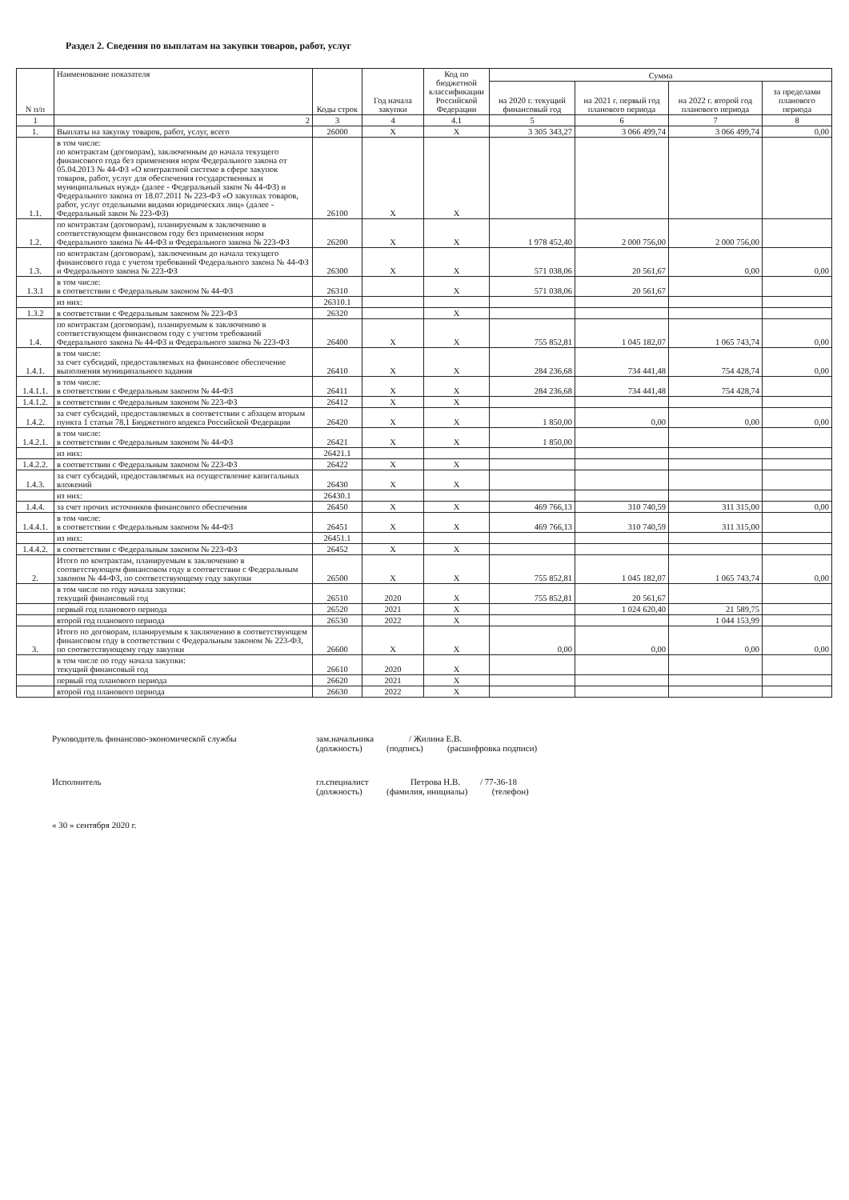Раздел 2. Сведения по выплатам на закупки товаров, работ, услуг
| N п/п | Наименование показателя | Коды строк | Год начала закупки | Код по бюджетной классификации Российской Федерации | Сумма | | | |
| --- | --- | --- | --- | --- | --- | --- | --- | --- |
| | | | | | на 2020 г. текущий финансовый год | на 2021 г. первый год планового периода | на 2022 г. второй год планового периода | за пределами планового периода |
| 1 | 2 | 3 | 4 | 4.1 | 5 | 6 | 7 | 8 |
| 1. | Выплаты на закупку товаров, работ, услуг, всего | 26000 | X | X | 3 305 343,27 | 3 066 499,74 | 3 066 499,74 | 0,00 |
| 1.1. | в том числе: по контрактам (договорам), заключенным до начала текущего финансового года без применения норм Федерального закона от 05.04.2013 № 44-ФЗ «О контрактной системе в сфере закупок товаров, работ, услуг для обеспечения государственных и муниципальных нужд» (далее - Федеральный закон № 44-ФЗ) и Федерального закона от 18.07.2011 № 223-ФЗ «О закупках товаров, работ, услуг отдельными видами юридических лиц» (далее - Федеральный закон № 223-ФЗ) | 26100 | X | X | | | | |
| 1.2. | по контрактам (договорам), планируемым к заключению в соответствующем финансовом году без применения норм Федерального закона № 44-ФЗ и Федерального закона № 223-ФЗ | 26200 | X | X | 1 978 452,40 | 2 000 756,00 | 2 000 756,00 | |
| 1.3. | по контрактам (договорам), заключенным до начала текущего финансового года с учетом требований Федерального закона № 44-ФЗ и Федерального закона № 223-ФЗ | 26300 | X | X | 571 038,06 | 20 561,67 | 0,00 | 0,00 |
| 1.3.1 | в том числе: в соответствии с Федеральным законом № 44-ФЗ | 26310 | | X | 571 038,06 | 20 561,67 | | |
| | из них: | 26310.1 | | | | | | |
| 1.3.2 | в соответствии с Федеральным законом № 223-ФЗ | 26320 | | X | | | | |
| 1.4. | по контрактам (договорам), планируемым к заключению в соответствующем финансовом году с учетом требований Федерального закона № 44-ФЗ и Федерального закона № 223-ФЗ | 26400 | X | X | 755 852,81 | 1 045 182,07 | 1 065 743,74 | 0,00 |
| 1.4.1. | в том числе: за счет субсидий, предоставляемых на финансовое обеспечение выполнения муниципального задания | 26410 | X | X | 284 236,68 | 734 441,48 | 754 428,74 | 0,00 |
| 1.4.1.1. | в том числе: в соответствии с Федеральным законом № 44-ФЗ | 26411 | X | X | 284 236,68 | 734 441,48 | 754 428,74 | |
| 1.4.1.2. | в соответствии с Федеральным законом № 223-ФЗ | 26412 | X | X | | | | |
| 1.4.2. | за счет субсидий, предоставляемых в соответствии с абзацем вторым пункта 1 статьи 78.1 Бюджетного кодекса Российской Федерации | 26420 | X | X | 1 850,00 | 0,00 | 0,00 | 0,00 |
| 1.4.2.1. | в том числе: в соответствии с Федеральным законом № 44-ФЗ | 26421 | X | X | 1 850,00 | | | |
| | из них: | 26421.1 | | | | | | |
| 1.4.2.2. | в соответствии с Федеральным законом № 223-ФЗ | 26422 | X | X | | | | |
| 1.4.3. | за счет субсидий, предоставляемых на осуществление капитальных вложений | 26430 | X | X | | | | |
| | из них: | 26430.1 | | | | | | |
| 1.4.4. | за счет прочих источников финансового обеспечения | 26450 | X | X | 469 766,13 | 310 740,59 | 311 315,00 | 0,00 |
| 1.4.4.1. | в том числе: в соответствии с Федеральным законом № 44-ФЗ | 26451 | X | X | 469 766,13 | 310 740,59 | 311 315,00 | |
| | из них: | 26451.1 | | | | | | |
| 1.4.4.2. | в соответствии с Федеральным законом № 223-ФЗ | 26452 | X | X | | | | |
| 2. | Итого по контрактам, планируемым к заключению в соответствующем финансовом году в соответствии с Федеральным законом № 44-ФЗ, по соответствующему году закупки | 26500 | X | X | 755 852,81 | 1 045 182,07 | 1 065 743,74 | 0,00 |
| | в том числе по году начала закупки: текущий финансовый год | 26510 | 2020 | X | 755 852,81 | 20 561,67 | | |
| | первый год планового периода | 26520 | 2021 | X | | 1 024 620,40 | 21 589,75 | |
| | второй год планового периода | 26530 | 2022 | X | | | 1 044 153,99 | |
| 3. | Итого по договорам, планируемым к заключению в соответствующем финансовом году в соответствии с Федеральным законом № 223-ФЗ, по соответствующему году закупки | 26600 | X | X | 0,00 | 0,00 | 0,00 | 0,00 |
| | в том числе по году начала закупки: текущий финансовый год | 26610 | 2020 | X | | | | |
| | первый год планового периода | 26620 | 2021 | X | | | | |
| | второй год планового периода | 26630 | 2022 | X | | | | |
Руководитель финансово-экономической службы зам.начальника / Жилина Е.В.
(должность) (подпись) (расшифровка подписи)
Исполнитель гл.специалист Петрова Н.В. / 77-36-18
(должность) (фамилия, инициалы) (телефон)
« 30 » сентября 2020 г.